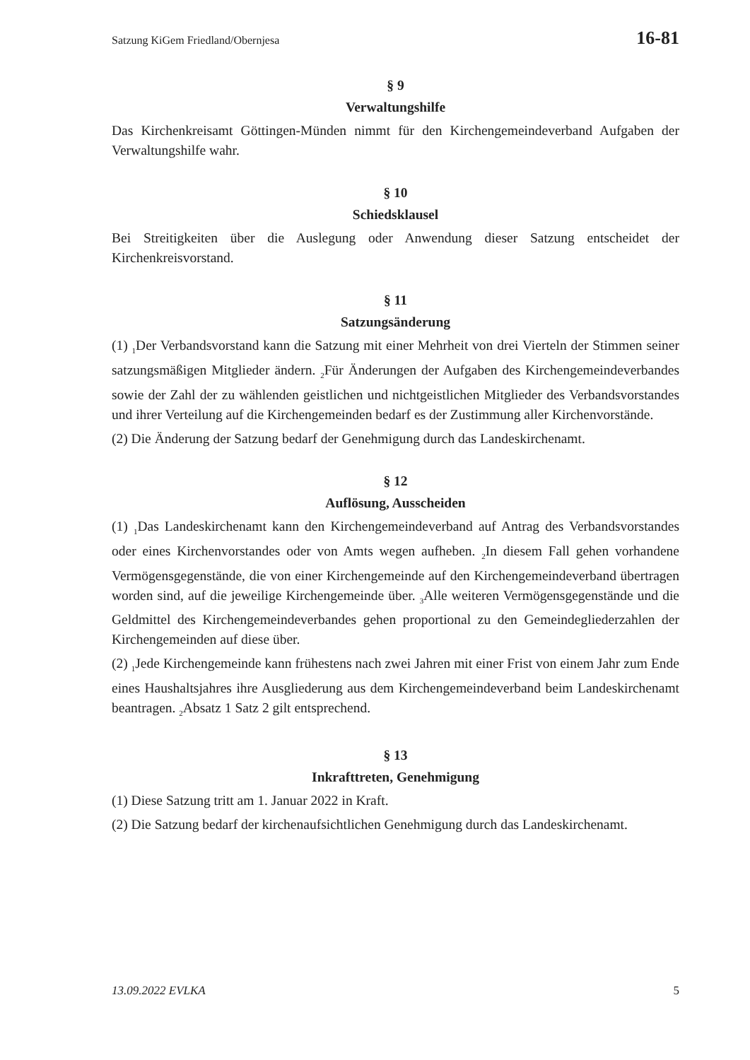Satzung KiGem Friedland/Obernjesa 16-81
§ 9
Verwaltungshilfe
Das Kirchenkreisamt Göttingen-Münden nimmt für den Kirchengemeindeverband Aufgaben der Verwaltungshilfe wahr.
§ 10
Schiedsklausel
Bei Streitigkeiten über die Auslegung oder Anwendung dieser Satzung entscheidet der Kirchenkreisvorstand.
§ 11
Satzungsänderung
(1) <sub>1</sub>Der Verbandsvorstand kann die Satzung mit einer Mehrheit von drei Vierteln der Stimmen seiner satzungsmäßigen Mitglieder ändern. <sub>2</sub>Für Änderungen der Aufgaben des Kirchengemeindeverbandes sowie der Zahl der zu wählenden geistlichen und nichtgeistlichen Mitglieder des Verbandsvorstandes und ihrer Verteilung auf die Kirchengemeinden bedarf es der Zustimmung aller Kirchenvorstände.
(2) Die Änderung der Satzung bedarf der Genehmigung durch das Landeskirchenamt.
§ 12
Auflösung, Ausscheiden
(1) <sub>1</sub>Das Landeskirchenamt kann den Kirchengemeindeverband auf Antrag des Verbandsvorstandes oder eines Kirchenvorstandes oder von Amts wegen aufheben. <sub>2</sub>In diesem Fall gehen vorhandene Vermögensgegenstände, die von einer Kirchengemeinde auf den Kirchengemeindeverband übertragen worden sind, auf die jeweilige Kirchengemeinde über. <sub>3</sub>Alle weiteren Vermögensgegenstände und die Geldmittel des Kirchengemeindeverbandes gehen proportional zu den Gemeindegliederzahlen der Kirchengemeinden auf diese über.
(2) <sub>1</sub>Jede Kirchengemeinde kann frühestens nach zwei Jahren mit einer Frist von einem Jahr zum Ende eines Haushaltsjahres ihre Ausgliederung aus dem Kirchengemeindeverband beim Landeskirchenamt beantragen. <sub>2</sub>Absatz 1 Satz 2 gilt entsprechend.
§ 13
Inkrafttreten, Genehmigung
(1) Diese Satzung tritt am 1. Januar 2022 in Kraft.
(2) Die Satzung bedarf der kirchenaufsichtlichen Genehmigung durch das Landeskirchenamt.
13.09.2022 EVLKA 5